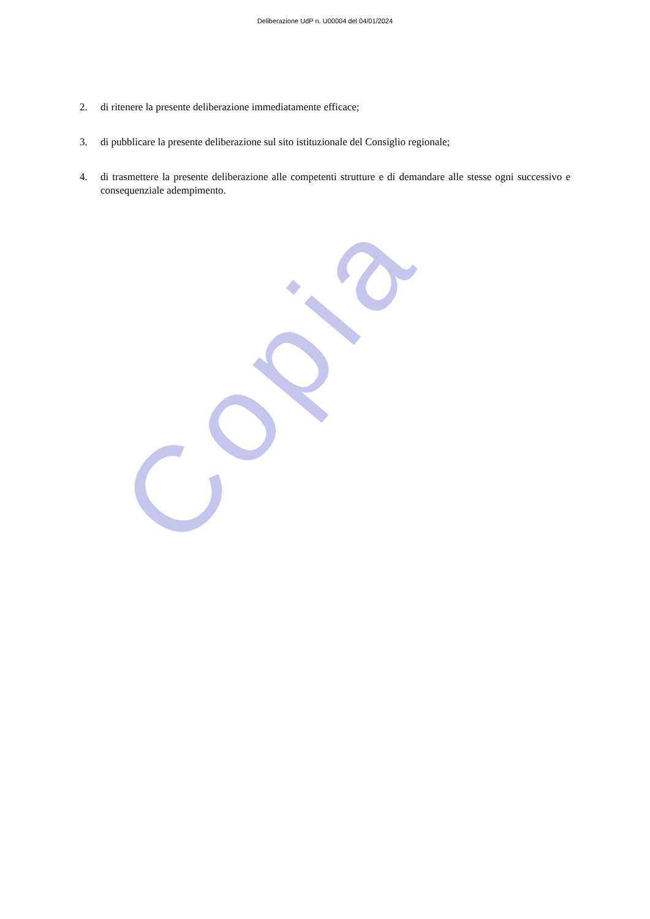Copia
Deliberazione UdP n. U00004 del 04/01/2024
2. di ritenere la presente deliberazione immediatamente efficace;
3. di pubblicare la presente deliberazione sul sito istituzionale del Consiglio regionale;
4. di trasmettere la presente deliberazione alle competenti strutture e di demandare alle stesse ogni successivo e consequenziale adempimento.